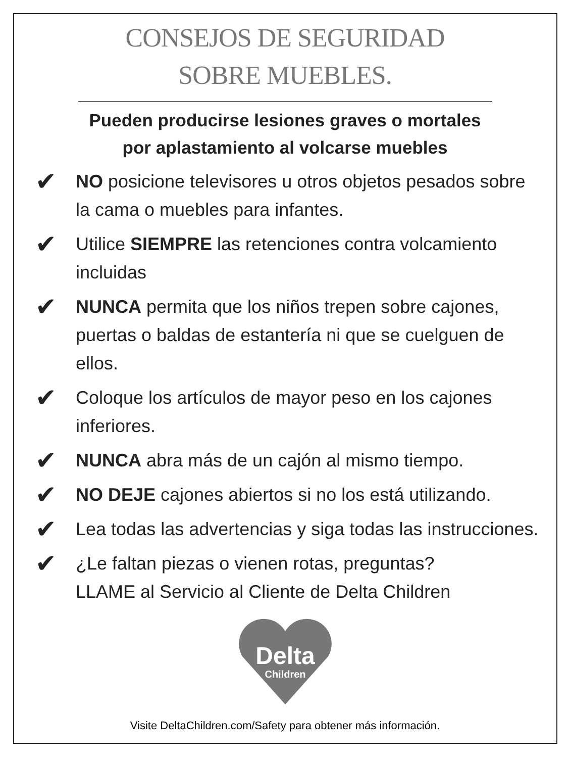CONSEJOS DE SEGURIDAD
SOBRE MUEBLES.
Pueden producirse lesiones graves o mortales
por aplastamiento al volcarse muebles
✔
NO posicione televisores u otros objetos pesados sobre la cama o muebles para infantes.
✔
Utilice SIEMPRE las retenciones contra volcamiento incluidas
✔
NUNCA permita que los niños trepen sobre cajones, puertas o baldas de estantería ni que se cuelguen de ellos.
✔
Coloque los artículos de mayor peso en los cajones inferiores.
✔
NUNCA abra más de un cajón al mismo tiempo.
✔
NO DEJE cajones abiertos si no los está utilizando.
✔
Lea todas las advertencias y siga todas las instrucciones.
✔
¿Le faltan piezas o vienen rotas, preguntas?
LLAME al Servicio al Cliente de Delta Children
Delta
Children
Visite DeltaChildren.com/Safety para obtener más información.